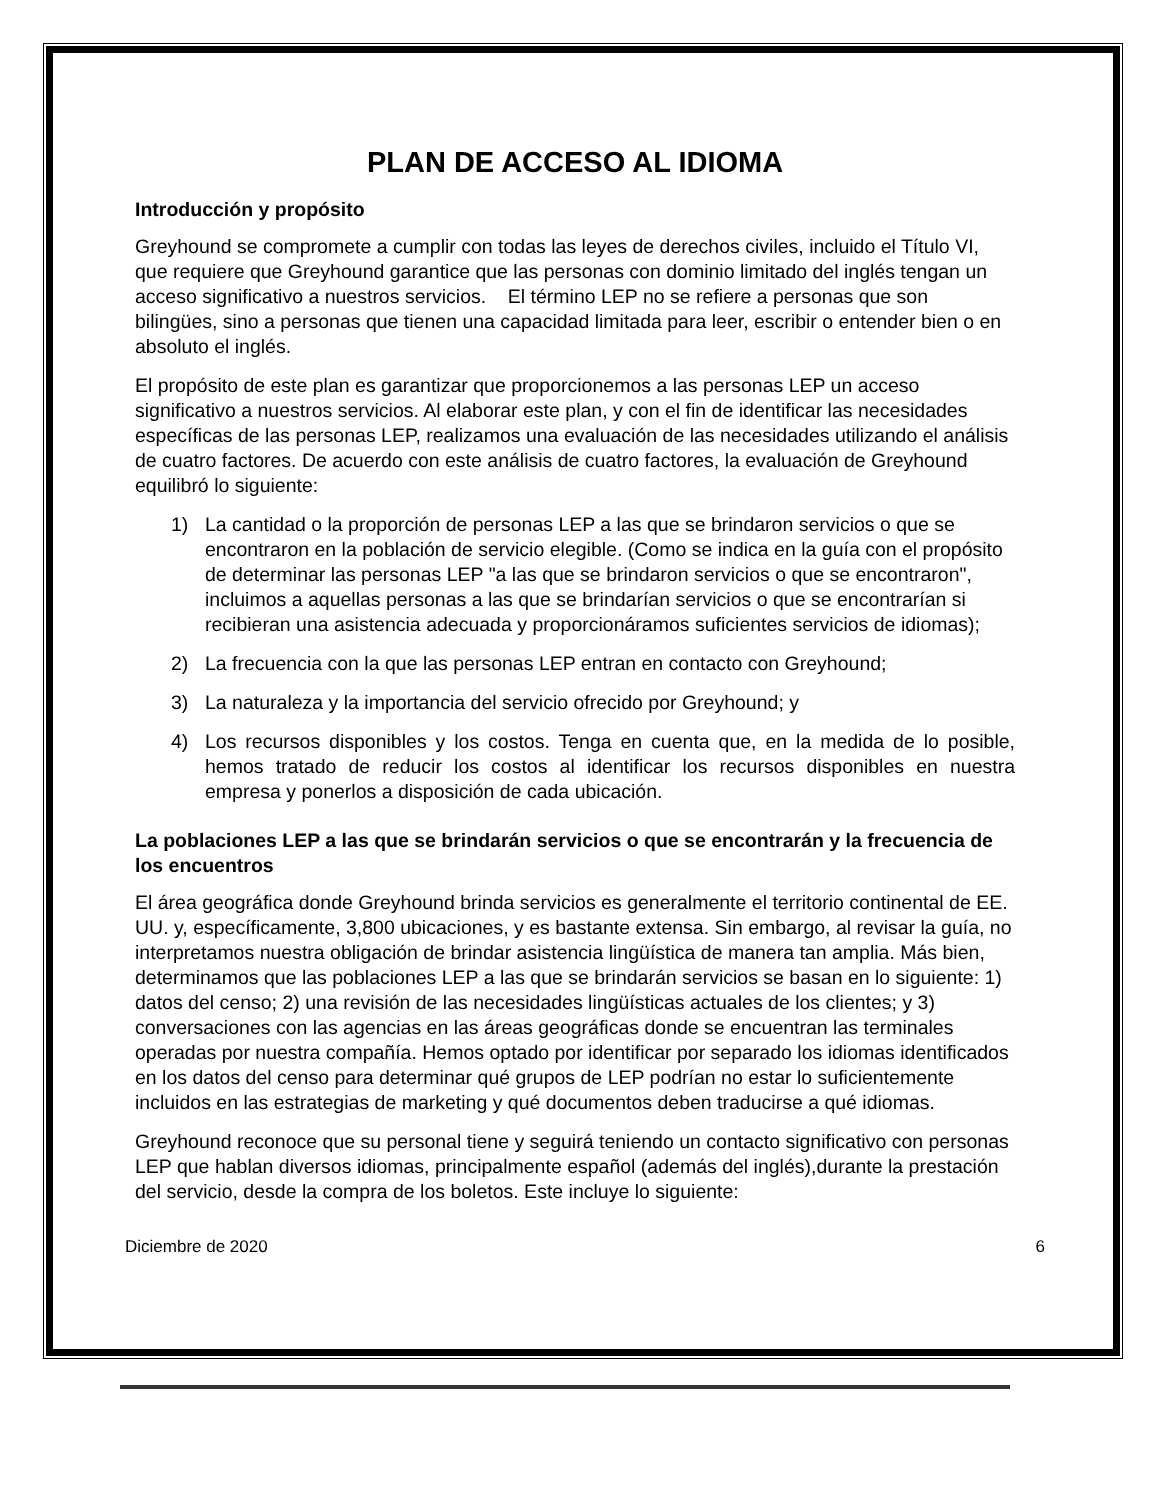PLAN DE ACCESO AL IDIOMA
Introducción y propósito
Greyhound se compromete a cumplir con todas las leyes de derechos civiles, incluido el Título VI, que requiere que Greyhound garantice que las personas con dominio limitado del inglés tengan un acceso significativo a nuestros servicios. El término LEP no se refiere a personas que son bilingües, sino a personas que tienen una capacidad limitada para leer, escribir o entender bien o en absoluto el inglés.
El propósito de este plan es garantizar que proporcionemos a las personas LEP un acceso significativo a nuestros servicios. Al elaborar este plan, y con el fin de identificar las necesidades específicas de las personas LEP, realizamos una evaluación de las necesidades utilizando el análisis de cuatro factores. De acuerdo con este análisis de cuatro factores, la evaluación de Greyhound equilibró lo siguiente:
1) La cantidad o la proporción de personas LEP a las que se brindaron servicios o que se encontraron en la población de servicio elegible. (Como se indica en la guía con el propósito de determinar las personas LEP "a las que se brindaron servicios o que se encontraron", incluimos a aquellas personas a las que se brindarían servicios o que se encontrarían si recibieran una asistencia adecuada y proporcionáramos suficientes servicios de idiomas);
2) La frecuencia con la que las personas LEP entran en contacto con Greyhound;
3) La naturaleza y la importancia del servicio ofrecido por Greyhound; y
4) Los recursos disponibles y los costos. Tenga en cuenta que, en la medida de lo posible, hemos tratado de reducir los costos al identificar los recursos disponibles en nuestra empresa y ponerlos a disposición de cada ubicación.
La poblaciones LEP a las que se brindarán servicios o que se encontrarán y la frecuencia de los encuentros
El área geográfica donde Greyhound brinda servicios es generalmente el territorio continental de EE. UU. y, específicamente, 3,800 ubicaciones, y es bastante extensa. Sin embargo, al revisar la guía, no interpretamos nuestra obligación de brindar asistencia lingüística de manera tan amplia. Más bien, determinamos que las poblaciones LEP a las que se brindarán servicios se basan en lo siguiente: 1) datos del censo; 2) una revisión de las necesidades lingüísticas actuales de los clientes; y 3) conversaciones con las agencias en las áreas geográficas donde se encuentran las terminales operadas por nuestra compañía. Hemos optado por identificar por separado los idiomas identificados en los datos del censo para determinar qué grupos de LEP podrían no estar lo suficientemente incluidos en las estrategias de marketing y qué documentos deben traducirse a qué idiomas.
Greyhound reconoce que su personal tiene y seguirá teniendo un contacto significativo con personas LEP que hablan diversos idiomas, principalmente español (además del inglés),durante la prestación del servicio, desde la compra de los boletos. Este incluye lo siguiente:
Diciembre de 2020 6